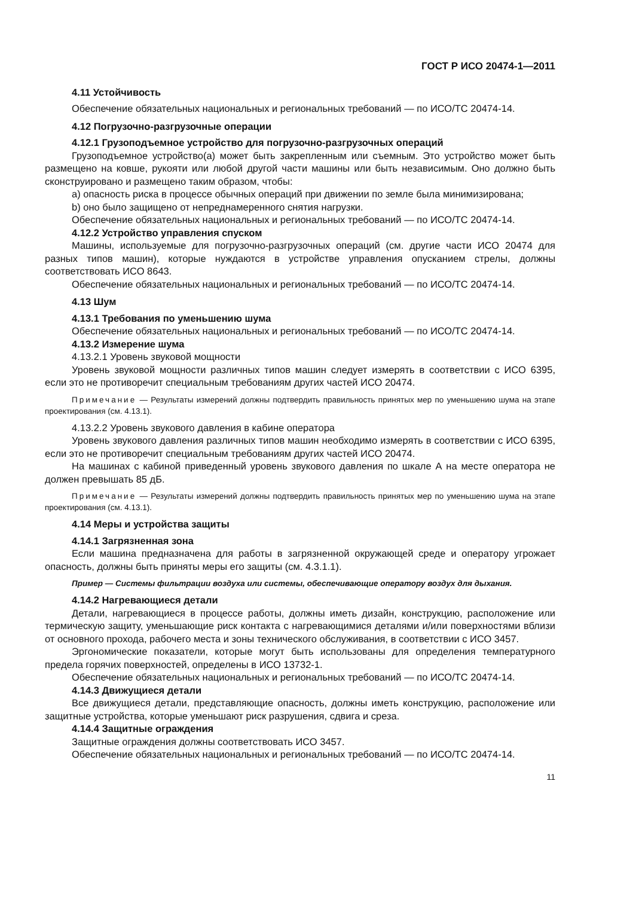ГОСТ Р ИСО 20474-1—2011
4.11 Устойчивость
Обеспечение обязательных национальных и региональных требований — по ИСО/ТС 20474-14.
4.12 Погрузочно-разгрузочные операции
4.12.1 Грузоподъемное устройство для погрузочно-разгрузочных операций
Грузоподъемное устройство(а) может быть закрепленным или съемным. Это устройство может быть размещено на ковше, рукояти или любой другой части машины или быть независимым. Оно должно быть сконструировано и размещено таким образом, чтобы:
a) опасность риска в процессе обычных операций при движении по земле была минимизирована;
b) оно было защищено от непреднамеренного снятия нагрузки.
Обеспечение обязательных национальных и региональных требований — по ИСО/ТС 20474-14.
4.12.2 Устройство управления спуском
Машины, используемые для погрузочно-разгрузочных операций (см. другие части ИСО 20474 для разных типов машин), которые нуждаются в устройстве управления опусканием стрелы, должны соответствовать ИСО 8643.
Обеспечение обязательных национальных и региональных требований — по ИСО/ТС 20474-14.
4.13 Шум
4.13.1 Требования по уменьшению шума
Обеспечение обязательных национальных и региональных требований — по ИСО/ТС 20474-14.
4.13.2 Измерение шума
4.13.2.1 Уровень звуковой мощности
Уровень звуковой мощности различных типов машин следует измерять в соответствии с ИСО 6395, если это не противоречит специальным требованиям других частей ИСО 20474.
Примечание — Результаты измерений должны подтвердить правильность принятых мер по уменьшению шума на этапе проектирования (см. 4.13.1).
4.13.2.2 Уровень звукового давления в кабине оператора
Уровень звукового давления различных типов машин необходимо измерять в соответствии с ИСО 6395, если это не противоречит специальным требованиям других частей ИСО 20474.
На машинах с кабиной приведенный уровень звукового давления по шкале А на месте оператора не должен превышать 85 дБ.
Примечание — Результаты измерений должны подтвердить правильность принятых мер по уменьшению шума на этапе проектирования (см. 4.13.1).
4.14 Меры и устройства защиты
4.14.1 Загрязненная зона
Если машина предназначена для работы в загрязненной окружающей среде и оператору угрожает опасность, должны быть приняты меры его защиты (см. 4.3.1.1).
Пример — Системы фильтрации воздуха или системы, обеспечивающие оператору воздух для дыхания.
4.14.2 Нагревающиеся детали
Детали, нагревающиеся в процессе работы, должны иметь дизайн, конструкцию, расположение или термическую защиту, уменьшающие риск контакта с нагревающимися деталями и/или поверхностями вблизи от основного прохода, рабочего места и зоны технического обслуживания, в соответствии с ИСО 3457.
Эргономические показатели, которые могут быть использованы для определения температурного предела горячих поверхностей, определены в ИСО 13732-1.
Обеспечение обязательных национальных и региональных требований — по ИСО/ТС 20474-14.
4.14.3 Движущиеся детали
Все движущиеся детали, представляющие опасность, должны иметь конструкцию, расположение или защитные устройства, которые уменьшают риск разрушения, сдвига и среза.
4.14.4 Защитные ограждения
Защитные ограждения должны соответствовать ИСО 3457.
Обеспечение обязательных национальных и региональных требований — по ИСО/ТС 20474-14.
11